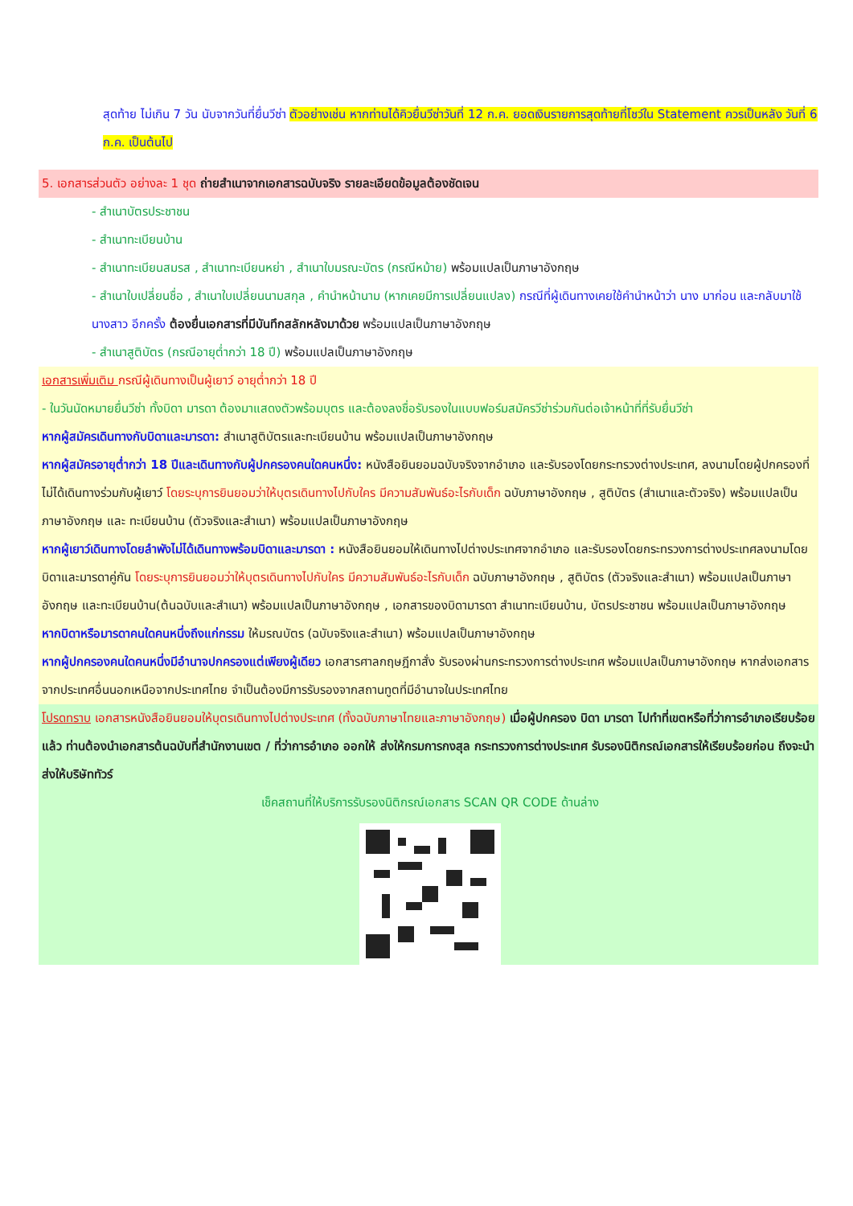สุดท้าย ไม่เกิน 7 วัน นับจากวันที่ยื่นวีซ่า ตัวอย่างเช่น หากท่านได้คิวยื่นวีซ่าวันที่ 12 ก.ค. ยอดเงินรายการสุดท้ายที่โชว์ใน Statement ควรเป็นหลัง วันที่ 6 ก.ค. เป็นต้นไป
5. เอกสารส่วนตัว อย่างละ 1 ชุด ถ่ายสำเนาจากเอกสารฉบับจริง รายละเอียดข้อมูลต้องชัดเจน
- สำเนาบัตรประชาชน
- สำเนาทะเบียนบ้าน
- สำเนาทะเบียนสมรส , สำเนาทะเบียนหย่า , สำเนาใบมรณะบัตร (กรณีหม้าย) พร้อมแปลเป็นภาษาอังกฤษ
- สำเนาใบเปลี่ยนชื่อ , สำเนาใบเปลี่ยนนามสกุล , คำนำหน้านาม (หากเคยมีการเปลี่ยนแปลง) กรณีที่ผู้เดินทางเคยใช้คำนำหน้าว่า นาง มาก่อน และกลับมาใช้ นางสาว อีกครั้ง ต้องยื่นเอกสารที่มีบันทึกสลักหลังมาด้วย พร้อมแปลเป็นภาษาอังกฤษ
- สำเนาสูติบัตร (กรณีอายุต่ำกว่า 18 ปี) พร้อมแปลเป็นภาษาอังกฤษ
เอกสารเพิ่มเติม กรณีผู้เดินทางเป็นผู้เยาว์ อายุต่ำกว่า 18 ปี
- ในวันนัดหมายยื่นวีซ่า ทั้งบิดา มารดา ต้องมาแสดงตัวพร้อมบุตร และต้องลงชื่อรับรองในแบบฟอร์มสมัครวีซ่าร่วมกันต่อเจ้าหน้าที่ที่รับยื่นวีซ่า
หากผู้สมัครเดินทางกับบิดาและมารดา: สำเนาสูติบัตรและทะเบียนบ้าน พร้อมแปลเป็นภาษาอังกฤษ
หากผู้สมัครอายุต่ำกว่า 18 ปีและเดินทางกับผู้ปกครองคนใดคนหนึ่ง: หนังสือยินยอมฉบับจริงจากอำเภอ และรับรองโดยกระทรวงต่างประเทศ, ลงนามโดยผู้ปกครองที่ไม่ได้เดินทางร่วมกับผู้เยาว์ โดยระบุการยินยอมว่าให้บุตรเดินทางไปกับใคร มีความสัมพันธ์อะไรกับเด็ก ฉบับภาษาอังกฤษ , สูติบัตร (สำเนาและตัวจริง) พร้อมแปลเป็นภาษาอังกฤษ และ ทะเบียนบ้าน (ตัวจริงและสำเนา) พร้อมแปลเป็นภาษาอังกฤษ
หากผู้เยาว์เดินทางโดยลำพังไม่ได้เดินทางพร้อมบิดาและมารดา : หนังสือยินยอมให้เดินทางไปต่างประเทศจากอำเภอ และรับรองโดยกระทรวงการต่างประเทศลงนามโดยบิดาและมารดาคู่กัน โดยระบุการยินยอมว่าให้บุตรเดินทางไปกับใคร มีความสัมพันธ์อะไรกับเด็ก ฉบับภาษาอังกฤษ , สูติบัตร (ตัวจริงและสำเนา) พร้อมแปลเป็นภาษาอังกฤษ และทะเบียนบ้าน(ต้นฉบับและสำเนา) พร้อมแปลเป็นภาษาอังกฤษ , เอกสารของบิดามารดา สำเนาทะเบียนบ้าน, บัตรประชาชน พร้อมแปลเป็นภาษาอังกฤษ
หากบิดาหรือมารดาคนใดคนหนึ่งถึงแก่กรรม ให้มรณบัตร (ฉบับจริงและสำเนา) พร้อมแปลเป็นภาษาอังกฤษ
หากผู้ปกครองคนใดคนหนึ่งมีอำนาจปกครองแต่เพียงผู้เดียว เอกสารศาลกฤษฎีกาสั่ง รับรองผ่านกระทรวงการต่างประเทศ พร้อมแปลเป็นภาษาอังกฤษ หากส่งเอกสารจากประเทศอื่นนอกเหนือจากประเทศไทย จำเป็นต้องมีการรับรองจากสถานทูตที่มีอำนาจในประเทศไทย
โปรดทราบ เอกสารหนังสือยินยอมให้บุตรเดินทางไปต่างประเทศ (ทั้งฉบับภาษาไทยและภาษาอังกฤษ) เมื่อผู้ปกครอง บิดา มารดา ไปทำที่เขตหรือที่ว่าการอำเภอเรียบร้อยแล้ว ท่านต้องนำเอกสารต้นฉบับที่สำนักงานเขต / ที่ว่าการอำเภอ ออกให้ ส่งให้กรมการกงสุล กระทรวงการต่างประเทศ รับรองนิติกรณ์เอกสารให้เรียบร้อยก่อน ถึงจะนำส่งให้บริษัททัวร์
เช็คสถานที่ให้บริการรับรองนิติกรณ์เอกสาร SCAN QR CODE ด้านล่าง